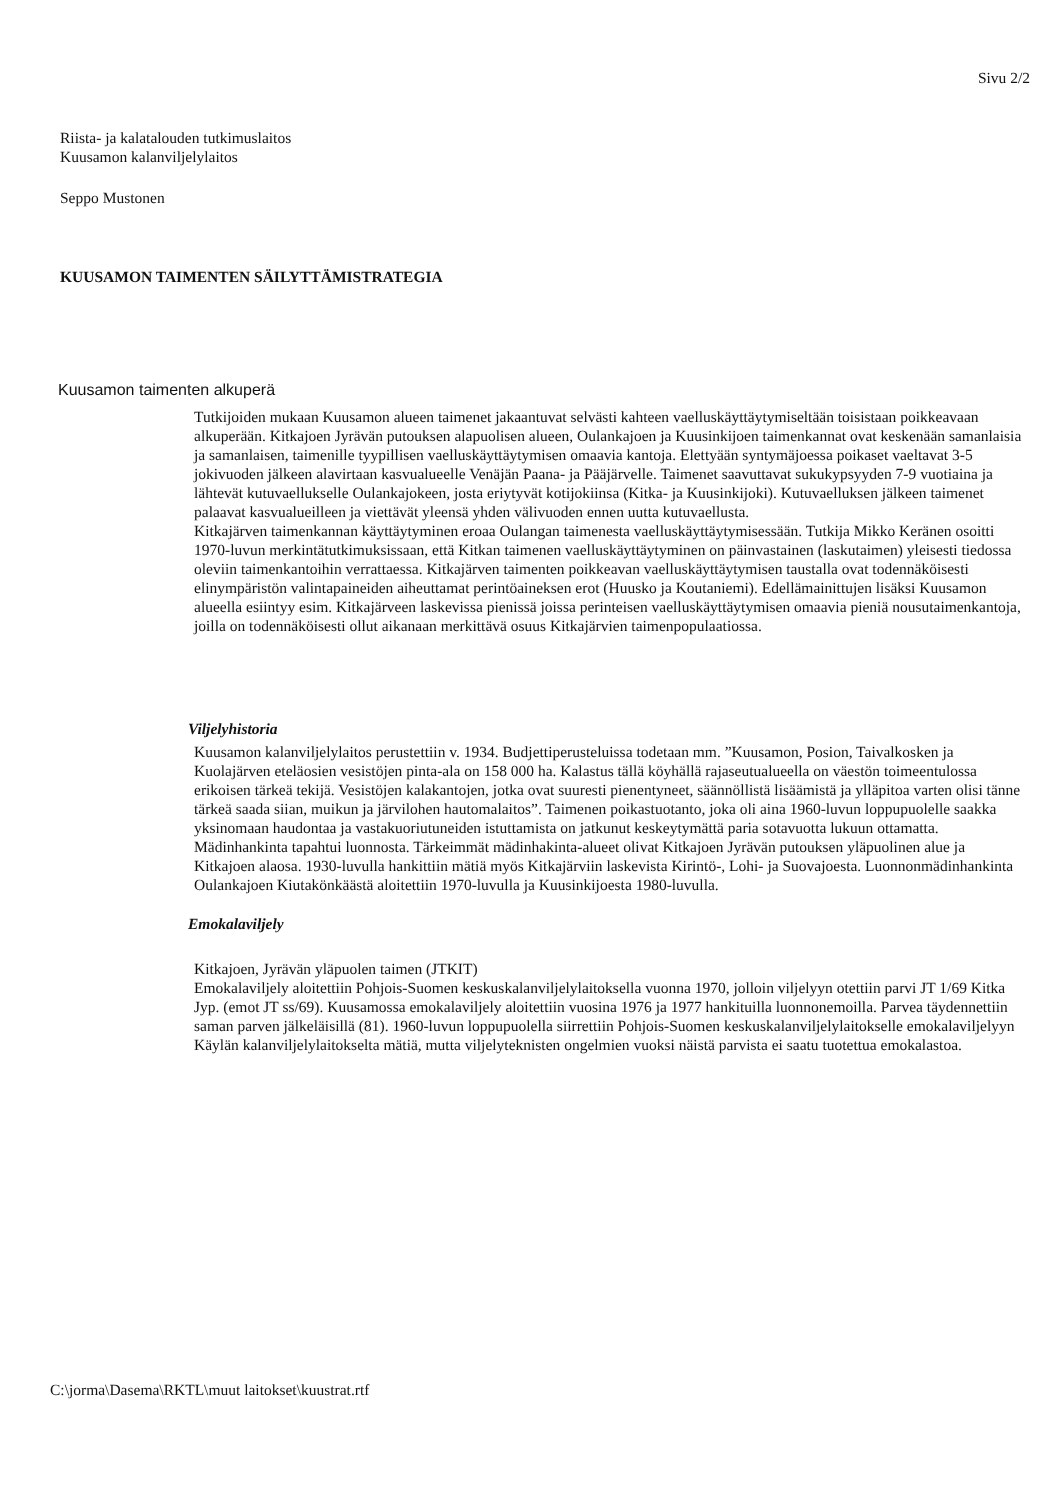Sivu 2/2
Riista- ja kalatalouden tutkimuslaitos
Kuusamon kalanviljelylaitos
Seppo Mustonen
KUUSAMON TAIMENTEN SÄILYTTÄMISTRATEGIA
Kuusamon taimenten alkuperä
Tutkijoiden mukaan Kuusamon alueen taimenet jakaantuvat selvästi kahteen vaelluskäyttäytymiseltään toisistaan poikkeavaan alkuperään. Kitkajoen Jyrävän putouksen alapuolisen alueen, Oulankajoen ja Kuusinkijoen taimenkannat ovat keskenään samanlaisia ja samanlaisen, taimenille tyypillisen vaelluskäyttäytymisen omaavia kantoja. Elettyään syntymäjoessa poikaset vaeltavat 3-5 jokivuoden jälkeen alavirtaan kasvualueelle Venäjän Paana- ja Pääjärvelle. Taimenet saavuttavat sukukypsyyden 7-9 vuotiaina ja lähtevät kutuvaellukselle Oulankajokeen, josta eriytyvät kotijokiinsa (Kitka- ja Kuusinkijoki). Kutuvaelluksen jälkeen taimenet palaavat kasvualueilleen ja viettävät yleensä yhden välivuoden ennen uutta kutuvaellusta.
Kitkajärven taimenkannan käyttäytyminen eroaa Oulangan taimenesta vaelluskäyttäytymisessään. Tutkija Mikko Keränen osoitti 1970-luvun merkintätutkimuksissaan, että Kitkan taimenen vaelluskäyttäytyminen on päinvastainen (laskutaimen) yleisesti tiedossa oleviin taimenkantoihin verrattaessa. Kitkajärven taimenten poikkeavan vaelluskäyttäytymisen taustalla ovat todennäköisesti elinympäristön valintapaineiden aiheuttamat perintöaineksen erot (Huusko ja Koutaniemi). Edellämainittujen lisäksi Kuusamon alueella esiintyy esim. Kitkajärveen laskevissa pienissä joissa perinteisen vaelluskäyttäytymisen omaavia pieniä nousutaimenkantoja, joilla on todennäköisesti ollut aikanaan merkittävä osuus Kitkajärvien taimenpopulaatiossa.
Viljelyhistoria
Kuusamon kalanviljelylaitos perustettiin v. 1934. Budjettiperusteluissa todetaan mm. ”Kuusamon, Posion, Taivalkosken ja Kuolajärven eteläosien vesistöjen pinta-ala on 158 000 ha. Kalastus tällä köyhällä rajaseutualueella on väestön toimeentulossa erikoisen tärkeä tekijä. Vesistöjen kalakantojen, jotka ovat suuresti pienentyneet, säännöllistä lisäämistä ja ylläpitoa varten olisi tänne tärkeä saada siian, muikun ja järvilohen hautomalaitos”. Taimenen poikastuotanto, joka oli aina 1960-luvun loppupuolelle saakka yksinomaan haudontaa ja vastakuoriutuneiden istuttamista on jatkunut keskeytymättä paria sotavuotta lukuun ottamatta. Mädinhankinta tapahtui luonnosta. Tärkeimmät mädinhakinta-alueet olivat Kitkajoen Jyrävän putouksen yläpuolinen alue ja Kitkajoen alaosa. 1930-luvulla hankittiin mätiä myös Kitkajärviin laskevista Kirintö-, Lohi- ja Suovajoesta. Luonnonmädinhankinta Oulankajoen Kiutakönkäästä aloitettiin 1970-luvulla ja Kuusinkijoesta 1980-luvulla.
Emokalaviljely
Kitkajoen, Jyrävän yläpuolen taimen (JTKIT)
Emokalaviljely aloitettiin Pohjois-Suomen keskuskalanviljelylaitoksella vuonna 1970, jolloin viljelyyn otettiin parvi JT 1/69 Kitka Jyp. (emot JT ss/69). Kuusamossa emokalaviljely aloitettiin vuosina 1976 ja 1977 hankituilla luonnonemoilla. Parvea täydennettiin saman parven jälkeläisillä (81). 1960-luvun loppupuolella siirrettiin Pohjois-Suomen keskuskalanviljelylaitokselle emokalaviljelyyn Käylän kalanviljelylaitokselta mätiä, mutta viljelyteknisten ongelmien vuoksi näistä parvista ei saatu tuotettua emokalastoa.
C:\jorma\Dasema\RKTL\muut laitokset\kuustrat.rtf